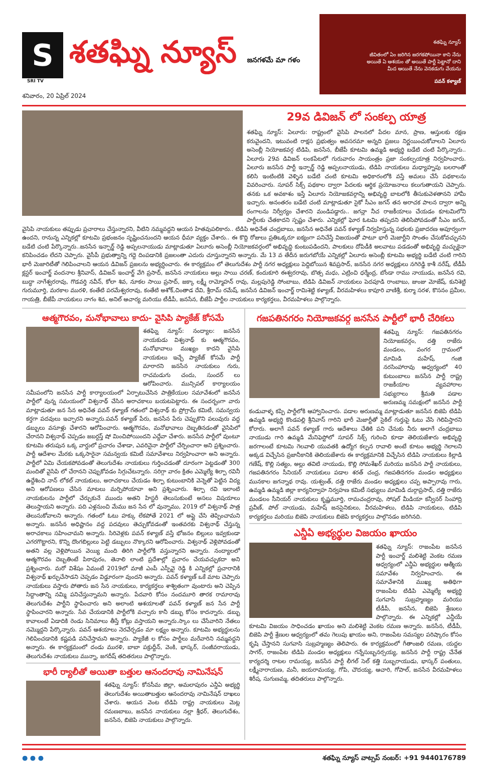S
శతఘ్ని న్యూస్ జనగళమే మా గళం
SRI TV
శనివారం, 20 ఏప్రిల్ 2024
శతఘ్ని న్యూస్
జీవితంలో ఏం జరిగిన జరగకపోయినా కాని నేను అయితే ఏ ఆశయం తో అయితే పార్టీ పెట్టానో దాని మీద ఆయితే నేను వెనకడుగు వేయను
పవన్ కళ్యాణ్
29వ డివిజన్ లో సంకల్ప యాత్ర
శతఘ్ని న్యూస్: ఏలూరు: రాష్ట్రంలో వైసిపి పాలనలో పేదల మాన, ప్రాణ, ఆస్తులకు రక్షణ కరువైందని, ఇటువంటి రాక్షస ప్రభుత్వం అవసరమా అన్నది ప్రజలు నిర్ణయించుకోవాలని ఏలూరు అసెంబ్లీ నియోజకవర్గ టిడిపి, జనసేన, బీజేపీ కూటమి ఉమ్మడి అభ్యర్థి బడేటి చంటి పేర్కొన్నారు.. ఏలూరు 29వ డివిజన్ లంకపేటలో గురువారం సాయంత్రం ప్రజా సంకల్పయాత్ర నిర్వహించారు. ఏలూరు జనసేన పార్టీ ఇన్చార్జ్ రెడ్డి అప్పలనాయుడు, టిడిపి నాయకులు మధ్యాహ్నపు బలరాంతో కలిసి ఇంటింటికి వెళ్ళిన బడేటి చంటి కూటమి అధికారంలోకి వస్తే అమలు చేసే పథకాలను వివరించారు. సూపర్ సిక్స్ పథకాల ద్వారా పేదలకు ఆర్థిక ప్రయోజనాలు కలుగుతాయని చెప్పారు. తనకు ఒక అవకాశం ఇస్తే ఏలూరు నియోజకవర్గాన్ని అభివృద్ధి బాటలోకి తీసుకువెళతానని హామీ ఇచ్చారు. అనంతరం బడేటి చంటి మాట్లాడుతూ సైకో సీఎం జగన్ తన అరాచక పాలన ద్వారా అన్ని రంగాలను నిర్వీర్యం చేశారని మండిపడ్డారు.. జగన్లా నీచ రాజకీయాలు చేయడం కూటమిలోని పార్టీలకు చేతకాదని స్పష్టం చేశారు. ఎన్నికల్లో ఘోర ఓటమి తప్పదని తెలిసిపోవడంతో సీఎం జగన్, వైసిపి నాయకులు తప్పుడు ప్రచారాలు చేస్తున్నారని, వీటిని నమ్మవద్దని ఆయన హితవుపలికారు.. టిడిపి అధినేత చంద్రబాబు, జనసేన అధినేత పవన్ కళ్యాణ్ నిర్వహిస్తున్న సభలకు ప్రజాదరణ అపూర్వంగా ఉందని, రానున్న ఎన్నికల్లో కూటమి ప్రభంజనం సృష్టించనుందని ఆయన ధీమా వ్యక్తం చేశారు.. ఈ కొద్ది రోజులు ప్రతిఒక్కరూ ఐక్యంగా పనిచేస్తే విజయంతో పాటూ భారీ మెజార్టీని సొంతం చేసుకోవచ్చునని బడేటి చంటి పేర్కొన్నారు..జనసేన ఇన్చార్జ్ రెడ్డి అప్పలనాయుడు మాట్లాడుతూ ఏలూరు అసెంబ్లీ నియోజకవర్గంలో అభివృద్ధి కుంటుపడిందని, పాలకులు దోపిడీకి అలవాటు పడడంతో అభివృద్ధి మచ్చుకైనా కనిపించడం లేదని చెప్పారు. వైసీపీ ప్రభుత్వాన్ని గద్దె దింపడానికి ప్రజలంతా ఎదురు చూస్తున్నారని అన్నారు. మే 13 వ తేదీన జరుగబోయే ఎన్నికల్లో ఏలూరు అసెంబ్లీ కూటమి అభ్యర్థి బడేటి చంటి గారిని భారీ మెజారిటీతో గెలిపించాలని ఆయన డివిజన్ ప్రజలను అభ్యర్ధించారు. ఈ కార్యక్రమం లో తెలుగుదేశం పార్టీ నగర అధ్యక్షులు పెద్దిబోయిన శివప్రసాద్, జనసేన నగర అధ్యక్షులు నగిరెడ్డి కాశీ నరేష్, టీడీపీ క్లస్టర్ ఇంచార్జ్ వందనాల శ్రీనివాస్, డివిజన్ ఇంచార్జ్ వేగి ప్రసాద్, జనసేన నాయకులు అల్లు సాయి చరణ్, కందుకూరి ఈశ్వరరావు, బొత్స మధు, ఎట్రించి ధర్మేంద్ర, బోండా రాము నాయుడు, జనసేన రవి, బుద్ధా నాగేశ్వరరావు, గొడవర్తి నవీన్, కోలా శివ, నూకల సాయి ప్రసాద్, జక్కా లక్ష్మీ రామ్మోహన్ రావు, మల్లపురెడ్డి సోంబాబు, టిడిపి డివిజన్ నాయకులు పెదపూడి రాంబాబు, జుంజు మోజేష్, కునిశెట్టి గురుమూర్తి, మరకాల మురళి, కంతేటి పరమేశ్వరరావు, కంతేటి అశోక్,చింతాడ దేవి, శ్రీరామ్ రమేష్, జనసేన డివిజన్ ఇంచార్జ్ రామిశెట్టి కళ్యాణ్, వీరమహిళలు కాపూరి వాణిశ్రీ, కుర్మా సరళ, కొసనం ప్రమీల, గాయత్రి, బీజేపీ నాయకులు నాగం శివ, అనిల్ ఆచార్య మరియు టీడీపీ, జనసేన, బీజేపీ పార్టీల నాయకులు కార్యకర్తలు, వీరమహిళలు పాల్గొన్నారు.
ఆత్మగౌరవం, మనోభావాలు కాదు- వైసిపి ప్యాకేజ్ కోసమే
శతఘ్ని న్యూస్: నంద్యాల: జనసేన నాయకుడు విశ్వనాథ్ కు ఆత్మగౌరవం, మనోభావాలు ముఖ్యం కాదని వైసిపి నాయకులు ఇచ్చే ప్యాకేజ్ కోసమే పార్టీ మారారని జనసేన నాయకులు గురు, రాచమడుగు చందు, సుందర్ లు ఆరోపించారు. మున్సిపల్ కార్యాలయం సమీపంలోని జనసేన పార్టీ కార్యాలయంలో ఏర్పాటుచేసిన పాత్రికేయుల సమావేశంలో జనసేన పార్టీలో వున్న సమయంలో విశ్వనాథ్ చేసిన అరాచకాలు బయటపెట్టారు. ఈ సందర్బంగా వారు మాట్లాడుతూ జన సేన అధినేత పవన్ కళ్యాణ్ గతంలో విశ్వనాథ్ కు ప్రోగ్రామ్ కమిటీ, సమన్వయ కర్తగా పదవులు ఇచ్చారని అన్నారు.పవన్ కళ్యాణ్ పేరు, జనసేన పేరు చెప్పుకొని పలువురు వద్ద డబ్బులు వసూళ్లు చేశారని ఆరోపించారు. ఆత్మగౌరవం, మనోభావాలు దెబ్బతినడంతో వైసిపిలో చేరానని విశ్వనాథ్ చెప్పడం జబర్దస్త్ షో మించిపోయిందని ఎద్దేవా చేశారు. జనసేన పార్టీలో వుంటూ కూటమి తరుపున ఒక్క వార్డులో ప్రచారం చేశాడా, ఎవరినైనా పార్టీలో చేర్పించారా అని ప్రశ్నించారు. పార్టీ ఆదేశాల మేరకు ఒక్కసారైనా సమన్వయ కమిటీ సమావేశాలు నిర్వహించారా అని అన్నారు. పార్టీలో ఏమి చేయకపోవడంతో తెలుగుదేశం నాయకులు గుర్తించడంతో దూరంగా పెట్టడంతో 300 మందితో వైసిపి లో చేరానని చెప్పుకోవడం సిగ్గుచేటన్నారు. సరిగ్గా వారం క్రితం ఎమ్మెల్యే శిల్పా రవినీ ఉద్దేశించి నాన్ లోకల్ నాయకులు, అరాచకాలు చేయడం శిల్పా కుటుంబానికి వెన్నెతో పెట్టిన విద్య అని ఆరోపణలు చేసిన మాటలు మర్చిపోయావా అని ప్రశ్నించారు. శిల్పా రవి ఇలాంటి నాయకులను పార్టీలో చేర్చుకునే ముందు అతని హిస్టరీ తెలుసుకుంటే అసలు విషయాలు తెలుస్తాయని అన్నారు. పది ఎళ్లనుంచి మేము జన సేన లో వున్నాము, 2019 లో విశ్వనాథ్ పాత్ర తెలుసుకోవాలని అన్నారు. గతంలో ఓటు హక్కు లేకపోతే 2021 లో అప్లై చేసి తెప్పించామని అన్నారు. జనసేన అధిష్టానం వద్ద పదవులు తెచ్చుకోవడంతో ఇంతవరకు విశ్వనాథ్ చేస్తున్న అరాచకాలు సహించామని అన్నారు. సిరివెళ్లకు పవన్ కళ్యాణ్ వస్తే భోజనం బిల్లులు ఇవ్వకుండా ఎగరగొట్టారని, కొన్ని దొంగబిల్లులు పెట్టి డబ్బులు నొక్కారని ఆరోపించారు. విశ్వనాథ్ వెళ్లిపోవడంతో అతని వల్ల వెళ్లిపోయిన వెయ్యి మంది తిరిగి పార్టీలోకి వస్తున్నారని అన్నారు. నంద్యాలలో ఆత్మగౌరవం దెబ్బతింటే పిఠాపురం, తెనాలి లాంటి ప్రదేశాల్లో ప్రచారం చేయవచ్చుకదా అని ప్రశ్నించారు. మరో విశేషం ఏమంటే 2019లో మాజీ ఎంపీ ఎస్పీవై రెడ్డి కి ఎన్నికల్లో ప్రచారానికి విశ్వనాథ్ ఖర్చుచేసాడని చెప్పడం విడ్డూరంగా వుందని అన్నారు. పవన్ కళ్యాణ్ ఒకే మాట చెప్పారు నాయకులు వస్తారు పోతారు జన సేన నాయకులు, కార్యకర్తలు శాశ్వితంగా వుంటారు అని చెప్పిన సిద్దాంతాన్ని నమ్మి పనిచేస్తున్నామని అన్నారు. పేదవారి కోసం నందమూరి తారక రామారావు తెలుగుదేశం పార్టీని స్థాపించారు అని అలాంటి ఆశయాలతో పవన్ కళ్యాణ్ జన సేన పార్టీ స్థాపించారని అన్నారు. సేవ చేయడానికి పార్టీలోకి వచ్చారు కానీ డబ్బు కోసం కాదన్నారు. డబ్బు కావాలంటే ఏడాదికి రెండు సినిమాలు తీస్తే కోట్లు వస్తాయని అన్నారు.స్కాం లు చేసేవారిని నేతలు నమ్మొద్దని పేర్కొన్నారు. పవన్ ఆశయాలు నెరవేర్చడం మా లక్ష్యం అన్నారు. కూటమి అభ్యర్థులను గెలిపించడానికి కష్టపడి పనిచేస్తామని అన్నారు. ప్యాకేజీ ల కోసం పార్టీలు మరేవారిని నమ్మవద్దని అన్నారు. ఈ కార్యక్రమంలో దండు మురళి, బాబా పక్రుద్దీన్, వెంకి, భాస్కర్, సంజీవరాయుడు, తెలుగుదేశం నాయకులు మున్నా, జగదీష్ తదితరులు పాల్గొన్నారు.
భారీ ర్యాలీతో అయితా బత్తుల ఆనందరావు నామినేషన్
శతఘ్ని న్యూస్: కోనసీమ జిల్లా, అమలాపురం ఎన్డీఏ అభ్యర్థి తెలుగుదేశం అయితాబత్తుల ఆనందరావు నామినేషన్ దాఖలు చేశారు. ఆయన వెంట టిడిపి రాష్ట్ర నాయకులు మెట్ల రమణబాబు, జనసేన నాయకులు నల్లా శ్రీధర్, తెలుగుదేశం, జనసేన, బిజెపి నాయకులు పాల్గొన్నారు.
గజపతినగరం నియోజకవర్గ జనసేన పార్టీలో భారీ చేరికలు
శతఘ్ని న్యూస్: గజపతినగరం నియోజకవర్గం, దత్తి రాజేరు మండలం, వంగర గ్రామంలో మామిడి మహేష్, గంజి నరసింహారావు ఆధ్వర్యంలో 40 కుటుంబాలు జనసేన పార్టీ రాష్ట్ర రాజకీయాల వ్యవహారాల సభ్యురాలు శ్రీమతి పడాల అరుణమ్మ సమక్షంలో జనసేన పార్టీ కండువాళ్ళ కప్పి పార్టీలోకి ఆహ్వానించారు. పడాల అరుణమ్మ మాట్లాడుతూ జనసేన బిజెపి టిడిపి ఉమ్మడి అభ్యర్థి కొండపల్లి శ్రీనివాస్ గారిని భారీ మెజార్టీతో సైకిల్ గుర్తుపై ఓటు వేసి గెలిపిస్తారని కోరారు. అలాగే పవన్ కళ్యాణ్ గారు ఆదేశాలు చేతికి పని చేనుకు నీరు అలాగే చంద్రబాబు నాయుడు గారి ఉమ్మడి మేనిఫెస్టోలో సూపర్ సిక్స్ గురించి కూడా తెలియజేశారు అభివృద్ధి జరగాలంటే కూటమి గెలవాలి యువతకి ఉద్యోగ కల్పన రావాలి అంటే కూటం అభ్యర్థి గెలాలని అక్కడ విచ్చేసిన ప్రజానీకానికి తెలియజేశారు ఈ కార్యక్రమానికి విచ్చేసిన టిడిపి నాయకులు కిల్లాడి గణేష్, కొల్లి సత్యం, అల్లు తవిటి నాయుడు, కొల్లి సోమశేఖర్ మరియు జనసేన పార్టీ నాయకులు, గజపతినగరం సీనియర్ నాయకులు పడాల శరత్ చంద్ర, గజపతినగరం మండల అధ్యక్షులు మునకాల జగన్నాథ రావు. యశ్వంత్, దత్తి రాజేరు మండల అధ్యక్షులు చప్ప అప్పారావు గారు, ఉమ్మడి ఉమ్మడి జిల్లా కార్యనిర్వాహ నిర్వహణ కమిటీ సభ్యులు మామిడి దుర్గాప్రసాద్, దత్తి రాజేరు మండలం సీనియర్ నాయకులు కృష్ణమూర్తి, రామచంద్రరావు, సోషల్ మీడియా కన్వీనర్ సింహాద్రి ప్రవీణ్, పోల్ నాయుడు, మహేష్ జనసైనికులు, వీరమహిళలు, టిడిపి నాయకులు, టిడిపి కార్యకర్తలు మరియు బిజెపి నాయకులు బిజెపి కార్యకర్తలు పాల్గొనడం జరిగినది.
ఎన్డీఏ అభ్యర్థుల విజయం ఖాయం
శతఘ్ని న్యూస్: రాజంపేట జనసేన పార్టీ ఇంచార్జ్ మలిశెట్టి వెంకట రమణ ఆధ్వర్యంలో ఎన్డీఏ అభ్యర్థుల ఆత్మీయ సమావేశం నిర్వహించారు. ఈ సమావేశానికి ముఖ్య అతిథిగా రాజంపేట టిడిపి ఎమ్మెల్యే అభ్యర్థి సుగవాసి సుబ్రహ్మణ్యం మరియు టీడీపీ, జనసేన, బిజెపి శ్రేణులు పాల్గొన్నారు. ఈ ఎన్నికల్లో ఎన్డీయే కూటమి విజయం సాధించడం ఖాయం అని మలిశెట్టి వెంకట రమణ అన్నారు. జనసేన, టీడీపీ, బిజెపి పార్టీ శ్రేణుల ఆధ్వర్యంలో తమ గెలుపు ఖాయం అని, రాజంపేట సమస్యల పరిష్కారం కోసం కృషి చేస్తానని సుగవాసి సుబ్రహ్మణ్యం తెలిపారు. ఈ కార్యక్రమంలో గీతాంజలి రమణ, యద్దల సాగర్, రాజంపేట టిడిపి మండల అధ్యక్షులు గన్నేసుబ్బనర్సయ్య, జనసేన పార్టీ రాష్ట్ర చేనేత కార్యదర్శి రాటల రామయ్య, జనసేన పార్టీ లీగల్ సెల్ కత్తి సుబ్బరాయుడు, భాస్కర్ పంతులు, లక్ష్మీనారాయణ, మనీ, జయరామయ్య, గోపి, చౌదయ్య, ఆచారి, గోపాల్, జనసేన వీరమహిళలు శిరీష, సుగుణమ్మ, తదితరులు పాల్గొన్నారు.
● ● ● శతఘ్ని న్యూస్ వాట్సప్ నంబర్: +91 9440176789